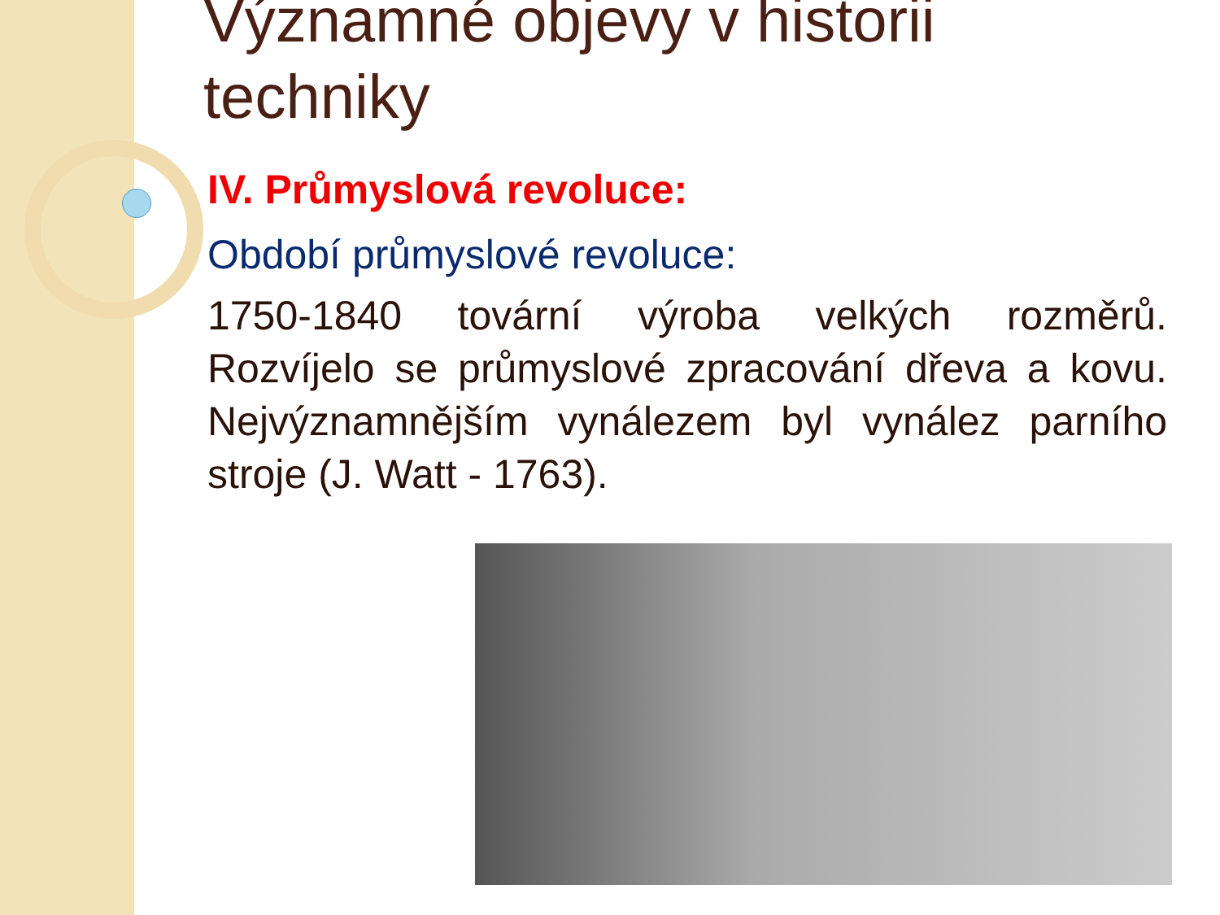Významné objevy v historii techniky
IV. Průmyslová revoluce:
Období průmyslové revoluce:
1750-1840 tovární výroba velkých rozměrů. Rozvíjelo se průmyslové zpracování dřeva a kovu. Nejvýznamnějším vynálezem byl vynález parního stroje (J. Watt - 1763).